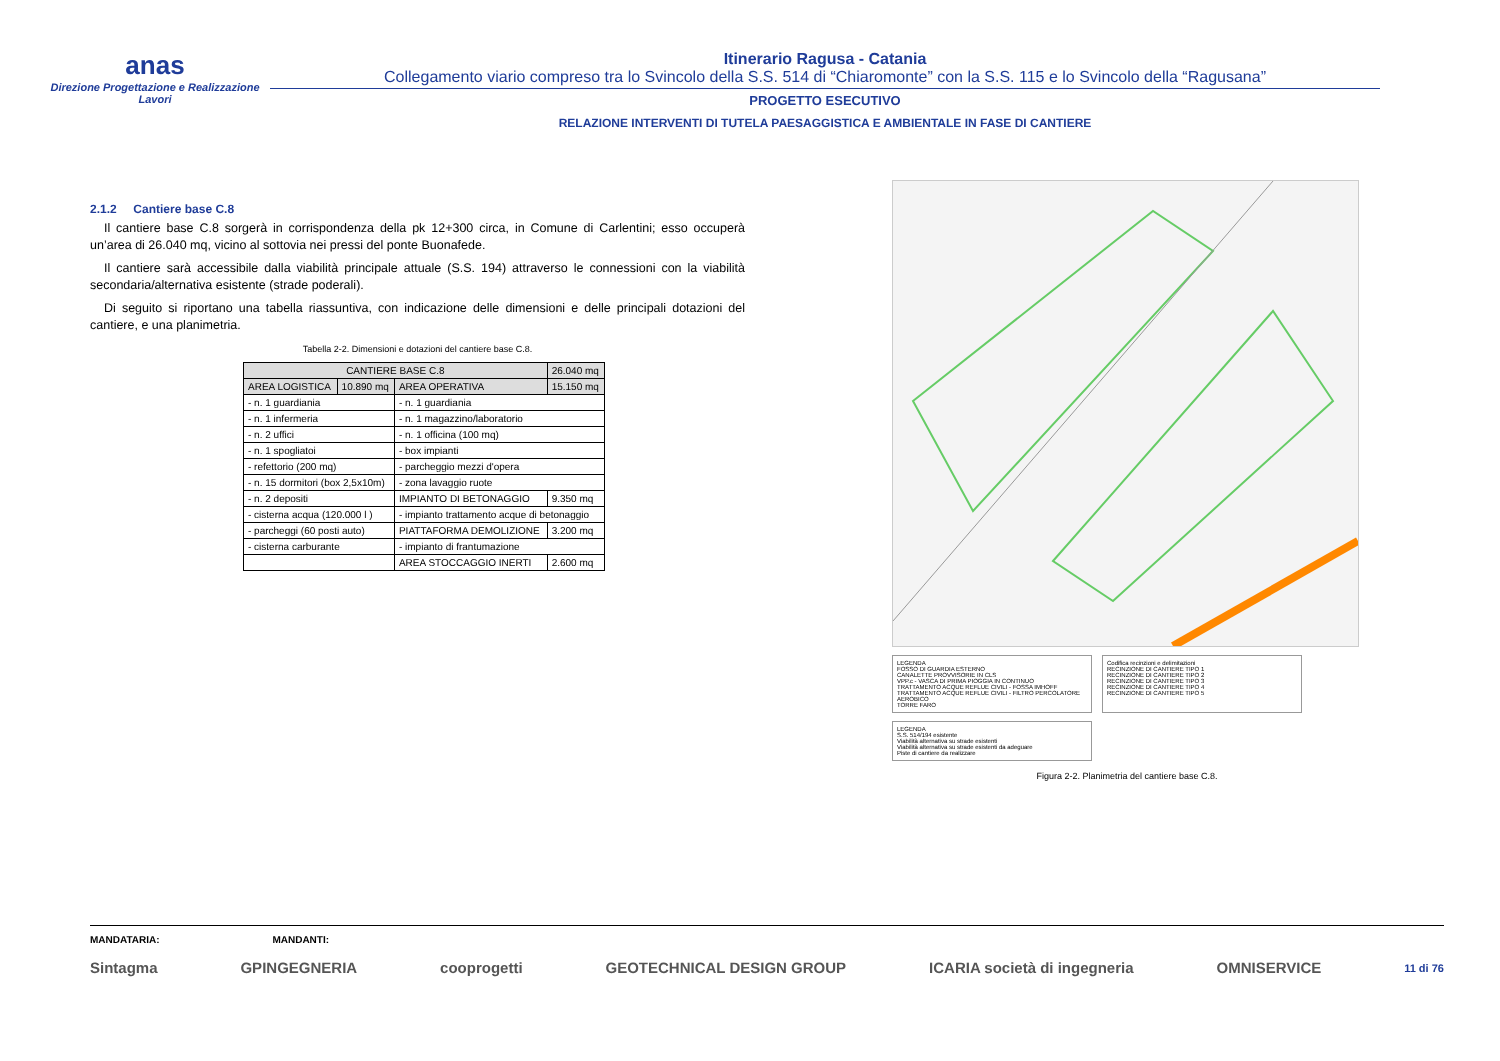anas
Direzione Progettazione e Realizzazione
Lavori
Itinerario Ragusa - Catania
Collegamento viario compreso tra lo Svincolo della S.S. 514 di “Chiaromonte” con la S.S. 115 e lo Svincolo della “Ragusana”
PROGETTO ESECUTIVO
RELAZIONE INTERVENTI DI TUTELA PAESAGGISTICA E AMBIENTALE IN FASE DI CANTIERE
2.1.2 Cantiere base C.8
Il cantiere base C.8 sorgerà in corrispondenza della pk 12+300 circa, in Comune di Carlentini; esso occuperà un’area di 26.040 mq, vicino al sottovia nei pressi del ponte Buonafede.
Il cantiere sarà accessibile dalla viabilità principale attuale (S.S. 194) attraverso le connessioni con la viabilità secondaria/alternativa esistente (strade poderali).
Di seguito si riportano una tabella riassuntiva, con indicazione delle dimensioni e delle principali dotazioni del cantiere, e una planimetria.
Tabella 2-2. Dimensioni e dotazioni del cantiere base C.8.
| CANTIERE BASE C.8 | | | 26.040 mq |
| --- | --- | --- | --- |
| AREA LOGISTICA | 10.890 mq | AREA OPERATIVA | 15.150 mq |
| - n. 1 guardiania | | - n. 1 guardiania | |
| - n. 1 infermeria | | - n. 1 magazzino/laboratorio | |
| - n. 2 uffici | | - n. 1 officina (100 mq) | |
| - n. 1 spogliatoi | | - box impianti | |
| - refettorio (200 mq) | | - parcheggio mezzi d'opera | |
| - n. 15 dormitori (box 2,5x10m) | | - zona lavaggio ruote | |
| - n. 2 depositi | | IMPIANTO DI BETONAGGIO | 9.350 mq |
| - cisterna acqua (120.000 l ) | | - impianto trattamento acque di betonaggio | |
| - parcheggi (60 posti auto) | | PIATTAFORMA DEMOLIZIONE | 3.200 mq |
| - cisterna carburante | | - impianto di frantumazione | |
| | | AREA STOCCAGGIO INERTI | 2.600 mq |
LEGENDA
FOSSO DI GUARDIA ESTERNO
CANALETTE PROVVISORIE IN CLS
VPP.c - VASCA DI PRIMA PIOGGIA IN CONTINUO
TRATTAMENTO ACQUE REFLUE CIVILI - FOSSA IMHOFF
TRATTAMENTO ACQUE REFLUE CIVILI - FILTRO PERCOLATORE AEROBICO
TORRE FARO
Codifica recinzioni e delimitazioni
RECINZIONE DI CANTIERE TIPO 1
RECINZIONE DI CANTIERE TIPO 2
RECINZIONE DI CANTIERE TIPO 3
RECINZIONE DI CANTIERE TIPO 4
RECINZIONE DI CANTIERE TIPO 5
LEGENDA
S.S. 514/194 esistente
Viabilità alternativa su strade esistenti
Viabilità alternativa su strade esistenti da adeguare
Piste di cantiere da realizzare
Figura 2-2. Planimetria del cantiere base C.8.
MANDATARIA: MANDANTI:
Sintagma GPINGEGNERIA cooprogetti GEOTECHNICAL DESIGN GROUP ICARIA società di ingegneria OMNISERVICE 11 di 76